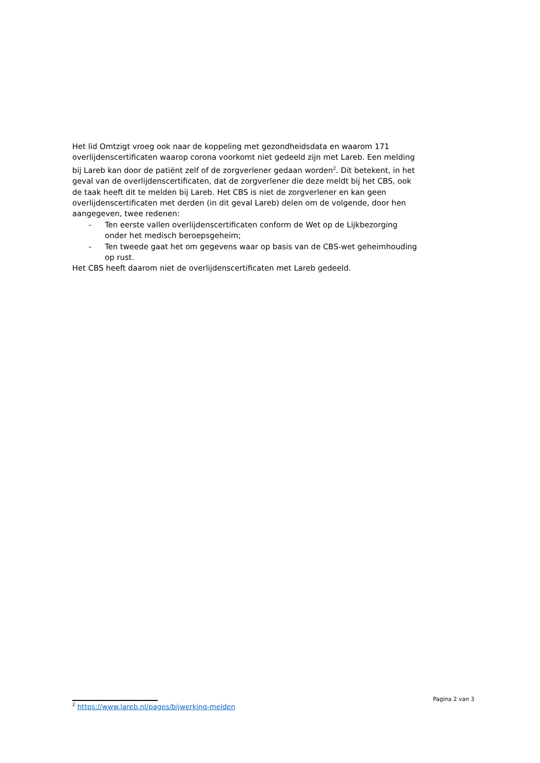Het lid Omtzigt vroeg ook naar de koppeling met gezondheidsdata en waarom 171 overlijdenscertificaten waarop corona voorkomt niet gedeeld zijn met Lareb. Een melding bij Lareb kan door de patiënt zelf of de zorgverlener gedaan worden<sup>2</sup>. Dit betekent, in het geval van de overlijdenscertificaten, dat de zorgverlener die deze meldt bij het CBS, ook de taak heeft dit te melden bij Lareb. Het CBS is niet de zorgverlener en kan geen overlijdenscertificaten met derden (in dit geval Lareb) delen om de volgende, door hen aangegeven, twee redenen:
- Ten eerste vallen overlijdenscertificaten conform de Wet op de Lijkbezorging onder het medisch beroepsgeheim;
- Ten tweede gaat het om gegevens waar op basis van de CBS-wet geheimhouding op rust.
Het CBS heeft daarom niet de overlijdenscertificaten met Lareb gedeeld.
Pagina 2 van 3
<sup>2</sup> https://www.lareb.nl/pages/bijwerking-melden